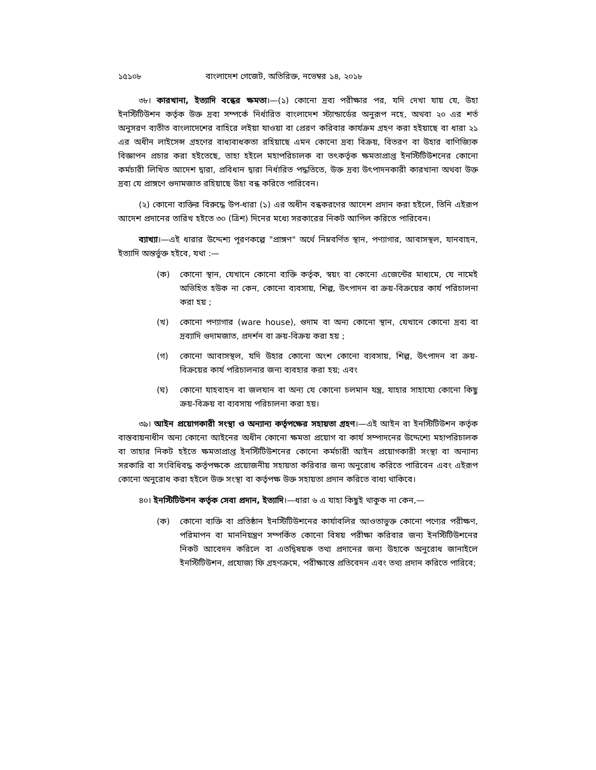১৫১০৮ বাংলাদেশ গেজেট, অতিরিক্ত, নভেম্বর ১৪, ২০১৮
৩৮। কারখানা, ইত্যাদি বন্ধের ক্ষমতা।—(১) কোনো দ্রব্য পরীক্ষার পর, যদি দেখা যায় যে, উহা ইনস্টিটিউশন কর্তৃক উক্ত দ্রব্য সম্পর্কে নির্ধারিত বাংলাদেশ স্ট্যান্ডার্ডের অনুরূপ নহে, অথবা ২০ এর শর্ত অনুসরণ ব্যতীত বাংলাদেশের বাহিরে লইয়া যাওয়া বা প্রেরণ করিবার কার্যক্রম গ্রহণ করা হইয়াছে বা ধারা ২১ এর অধীন লাইসেন্স গ্রহণের বাধ্যবাধকতা রহিয়াছে এমন কোনো দ্রব্য বিক্রয়, বিতরণ বা উহার বাণিজ্যিক বিজ্ঞাপন প্রচার করা হইতেছে, তাহা হইলে মহাপরিচালক বা তৎকর্তৃক ক্ষমতাপ্রাপ্ত ইনস্টিটিউশনের কোনো কর্মচারী লিখিত আদেশ দ্বারা, প্রবিধান দ্বারা নির্ধারিত পদ্ধতিতে, উক্ত দ্রব্য উৎপাদনকারী কারখানা অথবা উক্ত দ্রব্য যে প্রাঙ্গণে গুদামজাত রহিয়াছে উহা বন্ধ করিতে পারিবেন।
(২) কোনো ব্যক্তির বিরুদ্ধে উপ-ধারা (১) এর অধীন বন্ধকরণের আদেশ প্রদান করা হইলে, তিনি এইরূপ আদেশ প্রদানের তারিখ হইতে ৩০ (ত্রিশ) দিনের মধ্যে সরকারের নিকট আপিল করিতে পারিবেন।
ব্যাখ্যা।—এই ধারার উদ্দেশ্য পূরণকল্পে "প্রাঙ্গণ" অর্থে নিম্নবর্ণিত স্থান, পণ্যাগার, আবাসস্থল, যানবাহন, ইত্যাদি অন্তর্ভুক্ত হইবে, যথা :—
(ক) কোনো স্থান, যেখানে কোনো ব্যক্তি কর্তৃক, স্বয়ং বা কোনো এজেন্টের মাধ্যমে, যে নামেই অভিহিত হউক না কেন, কোনো ব্যবসায়, শিল্প, উৎপাদন বা ক্রয়-বিক্রয়ের কার্য পরিচালনা করা হয় ;
(খ) কোনো পণ্যাগার (ware house), গুদাম বা অন্য কোনো স্থান, যেখানে কোনো দ্রব্য বা দ্রব্যাদি গুদামজাত, প্রদর্শন বা ক্রয়-বিক্রয় করা হয় ;
(গ) কোনো আবাসস্থল, যদি উহার কোনো অংশ কোনো ব্যবসায়, শিল্প, উৎপাদন বা ক্রয়-বিক্রয়ের কার্য পরিচালনার জন্য ব্যবহার করা হয়; এবং
(ঘ) কোনো যাহবাহন বা জলযান বা অন্য যে কোনো চলমান যন্ত্র, যাহার সাহায্যে কোনো কিছু ক্রয়-বিক্রয় বা ব্যবসায় পরিচালনা করা হয়।
৩৯। আইন প্রয়োগকারী সংস্থা ও অন্যান্য কর্তৃপক্ষের সহায়তা গ্রহণ।—এই আইন বা ইনস্টিটিউশন কর্তৃক বাস্তবায়নাধীন অন্য কোনো আইনের অধীন কোনো ক্ষমতা প্রয়োগ বা কার্য সম্পাদনের উদ্দেশ্যে মহাপরিচালক বা তাহার নিকট হইতে ক্ষমতাপ্রাপ্ত ইনস্টিটিউশনের কোনো কর্মচারী আইন প্রয়োগকারী সংস্থা বা অন্যান্য সরকারি বা সংবিধিবদ্ধ কর্তৃপক্ষকে প্রয়োজনীয় সহায়তা করিবার জন্য অনুরোধ করিতে পারিবেন এবং এইরূপ কোনো অনুরোধ করা হইলে উক্ত সংস্থা বা কর্তৃপক্ষ উক্ত সহায়তা প্রদান করিতে বাধ্য থাকিবে।
৪০। ইনস্টিটিউশন কর্তৃক সেবা প্রদান, ইত্যাদি।—ধারা ৬ এ যাহা কিছুই থাকুক না কেন,—
(ক) কোনো ব্যক্তি বা প্রতিষ্ঠান ইনস্টিটিউশনের কার্যাবলির আওতাভুক্ত কোনো পণ্যের পরীক্ষণ, পরিমাপন বা মাননিয়ন্ত্রণ সম্পর্কিত কোনো বিষয় পরীক্ষা করিবার জন্য ইনস্টিটিউশনের নিকট আবেদন করিলে বা এতদ্বিষয়ক তথ্য প্রদানের জন্য উহাকে অনুরোধ জানাইলে ইনস্টিটিউশন, প্রযোজ্য ফি গ্রহণক্রমে, পরীক্ষান্তে প্রতিবেদন এবং তথ্য প্রদান করিতে পারিবে;